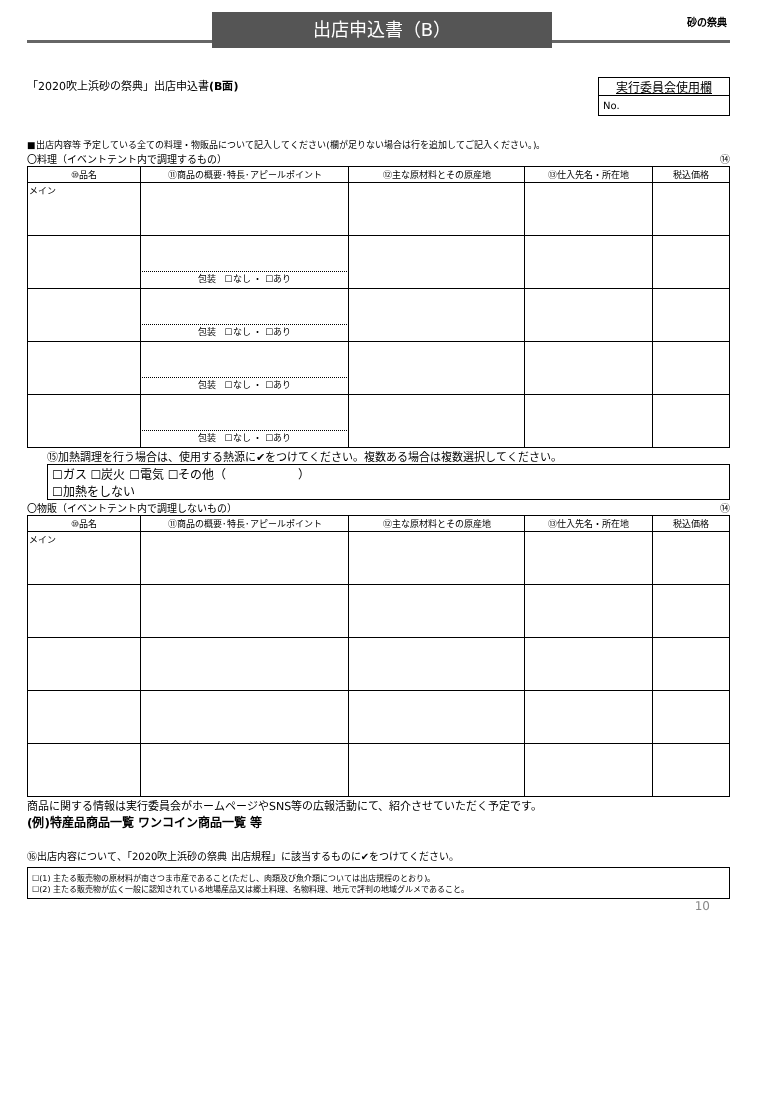出店申込書（B） 砂の祭典
「2020吹上浜砂の祭典」出店申込書(B面)
実行委員会使用欄
No.
■出店内容等 予定している全ての料理・物販品について記入してください(欄が足りない場合は行を追加してご記入ください。)。
〇料理（イベントテント内で調理するもの） ⑭
| ⑩品名 | ⑪商品の概要･特長･アピールポイント | ⑫主な原材料とその原産地 | ⑬仕入先名・所在地 | 税込価格 |
| --- | --- | --- | --- | --- |
| メイン | | | | |
| | 包装 ☐なし ・ ☐あり | | | |
| | 包装 ☐なし ・ ☐あり | | | |
| | 包装 ☐なし ・ ☐あり | | | |
| | 包装 ☐なし ・ ☐あり | | | |
⑮加熱調理を行う場合は、使用する熱源に✔をつけてください。複数ある場合は複数選択してください。
☐ガス ☐炭火 ☐電気 ☐その他（　　　　　　）
☐加熱をしない
〇物販（イベントテント内で調理しないもの） ⑭
| ⑩品名 | ⑪商品の概要･特長･アピールポイント | ⑫主な原材料とその原産地 | ⑬仕入先名・所在地 | 税込価格 |
| --- | --- | --- | --- | --- |
| メイン | | | | |
商品に関する情報は実行委員会がホームページやSNS等の広報活動にて、紹介させていただく予定です。
(例)特産品商品一覧 ワンコイン商品一覧 等
⑯出店内容について、「2020吹上浜砂の祭典 出店規程」に該当するものに✔をつけてください。
☐(1) 主たる販売物の原材料が南さつま市産であること(ただし、肉類及び魚介類については出店規程のとおり)。
☐(2) 主たる販売物が広く一般に認知されている地場産品又は郷土料理、名物料理、地元で評判の地域グルメであること。
10